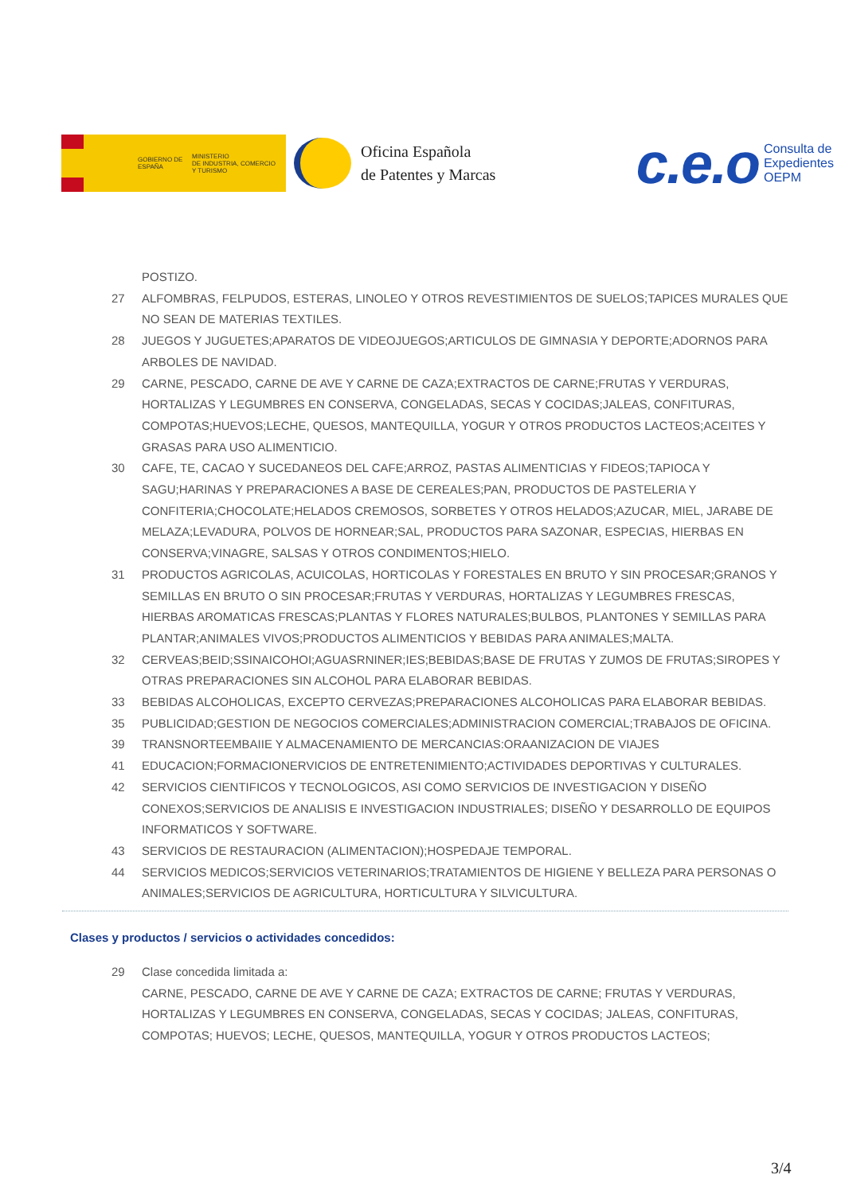GOBIERNO DE ESPAÑA
MINISTERIO
DE INDUSTRIA, COMERCIO
Y TURISMO
Oficina Española
de Patentes y Marcas
c.e.o Consulta de
Expedientes
OEPM
POSTIZO.
27 ALFOMBRAS, FELPUDOS, ESTERAS, LINOLEO Y OTROS REVESTIMIENTOS DE SUELOS;TAPICES MURALES QUE NO SEAN DE MATERIAS TEXTILES.
28 JUEGOS Y JUGUETES;APARATOS DE VIDEOJUEGOS;ARTICULOS DE GIMNASIA Y DEPORTE;ADORNOS PARA ARBOLES DE NAVIDAD.
29 CARNE, PESCADO, CARNE DE AVE Y CARNE DE CAZA;EXTRACTOS DE CARNE;FRUTAS Y VERDURAS, HORTALIZAS Y LEGUMBRES EN CONSERVA, CONGELADAS, SECAS Y COCIDAS;JALEAS, CONFITURAS, COMPOTAS;HUEVOS;LECHE, QUESOS, MANTEQUILLA, YOGUR Y OTROS PRODUCTOS LACTEOS;ACEITES Y GRASAS PARA USO ALIMENTICIO.
30 CAFE, TE, CACAO Y SUCEDANEOS DEL CAFE;ARROZ, PASTAS ALIMENTICIAS Y FIDEOS;TAPIOCA Y SAGU;HARINAS Y PREPARACIONES A BASE DE CEREALES;PAN, PRODUCTOS DE PASTELERIA Y CONFITERIA;CHOCOLATE;HELADOS CREMOSOS, SORBETES Y OTROS HELADOS;AZUCAR, MIEL, JARABE DE MELAZA;LEVADURA, POLVOS DE HORNEAR;SAL, PRODUCTOS PARA SAZONAR, ESPECIAS, HIERBAS EN CONSERVA;VINAGRE, SALSAS Y OTROS CONDIMENTOS;HIELO.
31 PRODUCTOS AGRICOLAS, ACUICOLAS, HORTICOLAS Y FORESTALES EN BRUTO Y SIN PROCESAR;GRANOS Y SEMILLAS EN BRUTO O SIN PROCESAR;FRUTAS Y VERDURAS, HORTALIZAS Y LEGUMBRES FRESCAS, HIERBAS AROMATICAS FRESCAS;PLANTAS Y FLORES NATURALES;BULBOS, PLANTONES Y SEMILLAS PARA PLANTAR;ANIMALES VIVOS;PRODUCTOS ALIMENTICIOS Y BEBIDAS PARA ANIMALES;MALTA.
32 CERVEAS;BEID;SSINAICOHOI;AGUASRNINER;IES;BEBIDAS;BASE DE FRUTAS Y ZUMOS DE FRUTAS;SIROPES Y OTRAS PREPARACIONES SIN ALCOHOL PARA ELABORAR BEBIDAS.
33 BEBIDAS ALCOHOLICAS, EXCEPTO CERVEZAS;PREPARACIONES ALCOHOLICAS PARA ELABORAR BEBIDAS.
35 PUBLICIDAD;GESTION DE NEGOCIOS COMERCIALES;ADMINISTRACION COMERCIAL;TRABAJOS DE OFICINA.
39 TRANSNORTEEMBAIIE Y ALMACENAMIENTO DE MERCANCIAS:ORAANIZACION DE VIAJES
41 EDUCACION;FORMACIONERVICIOS DE ENTRETENIMIENTO;ACTIVIDADES DEPORTIVAS Y CULTURALES.
42 SERVICIOS CIENTIFICOS Y TECNOLOGICOS, ASI COMO SERVICIOS DE INVESTIGACION Y DISEÑO CONEXOS;SERVICIOS DE ANALISIS E INVESTIGACION INDUSTRIALES; DISEÑO Y DESARROLLO DE EQUIPOS INFORMATICOS Y SOFTWARE.
43 SERVICIOS DE RESTAURACION (ALIMENTACION);HOSPEDAJE TEMPORAL.
44 SERVICIOS MEDICOS;SERVICIOS VETERINARIOS;TRATAMIENTOS DE HIGIENE Y BELLEZA PARA PERSONAS O ANIMALES;SERVICIOS DE AGRICULTURA, HORTICULTURA Y SILVICULTURA.
Clases y productos / servicios o actividades concedidos:
29 Clase concedida limitada a:
CARNE, PESCADO, CARNE DE AVE Y CARNE DE CAZA; EXTRACTOS DE CARNE; FRUTAS Y VERDURAS, HORTALIZAS Y LEGUMBRES EN CONSERVA, CONGELADAS, SECAS Y COCIDAS; JALEAS, CONFITURAS, COMPOTAS; HUEVOS; LECHE, QUESOS, MANTEQUILLA, YOGUR Y OTROS PRODUCTOS LACTEOS;
3/4